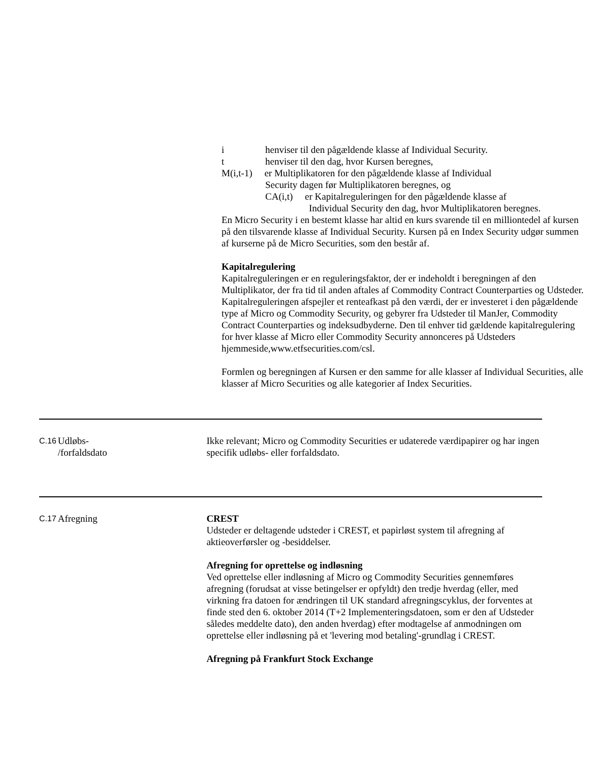i henviser til den pågældende klasse af Individual Security.
t henviser til den dag, hvor Kursen beregnes,
M(i,t-1) er Multiplikatoren for den pågældende klasse af Individual
Security dagen før Multiplikatoren beregnes, og
CA(i,t) er Kapitalreguleringen for den pågældende klasse af
Individual Security den dag, hvor Multiplikatoren beregnes.
En Micro Security i en bestemt klasse har altid en kurs svarende til en milliontedel af kursen på den tilsvarende klasse af Individual Security. Kursen på en Index Security udgør summen af kurserne på de Micro Securities, som den består af.
Kapitalregulering
Kapitalreguleringen er en reguleringsfaktor, der er indeholdt i beregningen af den Multiplikator, der fra tid til anden aftales af Commodity Contract Counterparties og Udsteder. Kapitalreguleringen afspejler et renteafkast på den værdi, der er investeret i den pågældende type af Micro og Commodity Security, og gebyrer fra Udsteder til ManJer, Commodity Contract Counterparties og indeksudbyderne. Den til enhver tid gældende kapitalregulering for hver klasse af Micro eller Commodity Security annonceres på Udsteders hjemmeside,www.etfsecurities.com/csl.
Formlen og beregningen af Kursen er den samme for alle klasser af Individual Securities, alle klasser af Micro Securities og alle kategorier af Index Securities.
C.16
Udløbs-
/forfaldsdato
Ikke relevant; Micro og Commodity Securities er udaterede værdipapirer og har ingen specifik udløbs- eller forfaldsdato.
C.17
Afregning CREST
Udsteder er deltagende udsteder i CREST, et papirløst system til afregning af aktieoverførsler og -besiddelser.
Afregning for oprettelse og indløsning
Ved oprettelse eller indløsning af Micro og Commodity Securities gennemføres afregning (forudsat at visse betingelser er opfyldt) den tredje hverdag (eller, med virkning fra datoen for ændringen til UK standard afregningscyklus, der forventes at finde sted den 6. oktober 2014 (T+2 Implementeringsdatoen, som er den af Udsteder således meddelte dato), den anden hverdag) efter modtagelse af anmodningen om oprettelse eller indløsning på et 'levering mod betaling'-grundlag i CREST.
Afregning på Frankfurt Stock Exchange